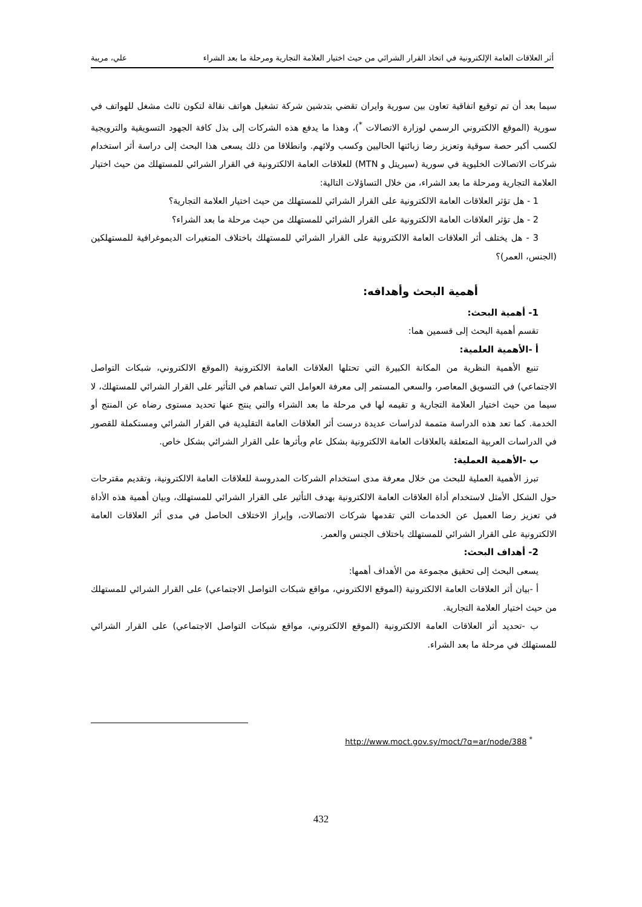أثر العلاقات العامة الإلكترونية في اتخاذ القرار الشرائي من حيث اختيار العلامة التجارية ومرحلة ما بعد الشراء علي، مريبة
سيما بعد أن تم توقيع اتفاقية تعاون بين سورية وايران تقضي بتدشين شركة تشغيل هواتف نقالة لتكون ثالث مشغل للهواتف في سورية (الموقع الالكتروني الرسمي لوزارة الاتصالات <sup>*</sup>)، وهذا ما يدفع هذه الشركات إلى بذل كافة الجهود التسويقية والترويجية لكسب أكبر حصة سوقية وتعزيز رضا زبائنها الحاليين وكسب ولائهم. وانطلاقا من ذلك يسعى هذا البحث إلى دراسة أثر استخدام شركات الاتصالات الخليوية في سورية (سيريتل و MTN) للعلاقات العامة الالكترونية في القرار الشرائي للمستهلك من حيث اختيار العلامة التجارية ومرحلة ما بعد الشراء، من خلال التساؤلات التالية:
1 - هل تؤثر العلاقات العامة الالكترونية على القرار الشرائي للمستهلك من حيث اختيار العلامة التجارية؟
2 - هل تؤثر العلاقات العامة الالكترونية على القرار الشرائي للمستهلك من حيث مرحلة ما بعد الشراء؟
3 - هل يختلف أثر العلاقات العامة الالكترونية على القرار الشرائي للمستهلك باختلاف المتغيرات الديموغرافية للمستهلكين (الجنس، العمر)؟
أهمية البحث وأهدافه:
1- أهمية البحث:
تقسم أهمية البحث إلى قسمين هما:
أ -الأهمية العلمية:
تنبع الأهمية النظرية من المكانة الكبيرة التي تحتلها العلاقات العامة الالكترونية (الموقع الالكتروني، شبكات التواصل الاجتماعي) في التسويق المعاصر، والسعي المستمر إلى معرفة العوامل التي تساهم في التأثير على القرار الشرائي للمستهلك، لا سيما من حيث اختيار العلامة التجارية و تقيمه لها في مرحلة ما بعد الشراء والتي ينتج عنها تحديد مستوى رضاه عن المنتج أو الخدمة. كما تعد هذه الدراسة متممة لدراسات عديدة درست أثر العلاقات العامة التقليدية في القرار الشرائي ومستكملة للقصور في الدراسات العربية المتعلقة بالعلاقات العامة الالكترونية بشكل عام وبأثرها على القرار الشرائي بشكل خاص.
ب -الأهمية العملية:
تبرز الأهمية العملية للبحث من خلال معرفة مدى استخدام الشركات المدروسة للعلاقات العامة الالكترونية، وتقديم مقترحات حول الشكل الأمثل لاستخدام أداة العلاقات العامة الالكترونية بهدف التأثير على القرار الشرائي للمستهلك، وبيان أهمية هذه الأداة في تعزيز رضا العميل عن الخدمات التي تقدمها شركات الاتصالات، وإبراز الاختلاف الحاصل في مدى أثر العلاقات العامة الالكترونية على القرار الشرائي للمستهلك باختلاف الجنس والعمر.
2- أهداف البحث:
يسعى البحث إلى تحقيق مجموعة من الأهداف أهمها:
أ -بيان أثر العلاقات العامة الالكترونية (الموقع الالكتروني، مواقع شبكات التواصل الاجتماعي) على القرار الشرائي للمستهلك من حيث اختيار العلامة التجارية.
ب -تحديد أثر العلاقات العامة الالكترونية (الموقع الالكتروني، مواقع شبكات التواصل الاجتماعي) على القرار الشرائي للمستهلك في مرحلة ما بعد الشراء.
<sup>*</sup> http://www.moct.gov.sy/moct/?q=ar/node/388
432